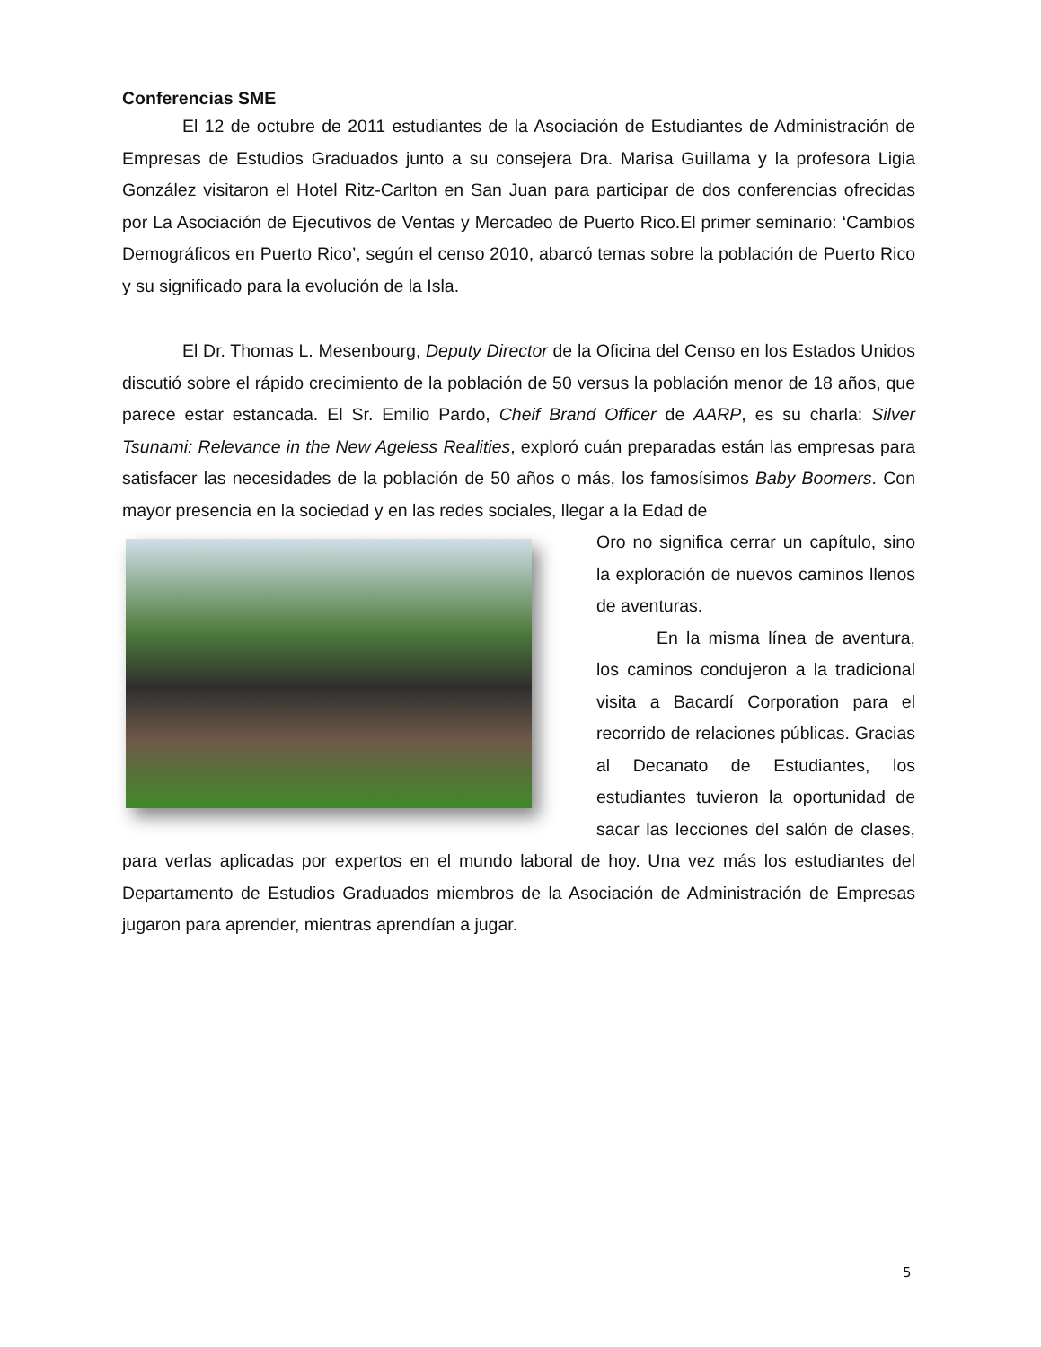Conferencias SME
El 12 de octubre de 2011 estudiantes de la Asociación de Estudiantes de Administración de Empresas de Estudios Graduados junto a su consejera Dra. Marisa Guillama y la profesora Ligia González visitaron el Hotel Ritz-Carlton en San Juan para participar de dos conferencias ofrecidas por La Asociación de Ejecutivos de Ventas y Mercadeo de Puerto Rico.El primer seminario: ‘Cambios Demográficos en Puerto Rico’, según el censo 2010, abarcó temas sobre la población de Puerto Rico y su significado para la evolución de la Isla.
El Dr. Thomas L. Mesenbourg, Deputy Director de la Oficina del Censo en los Estados Unidos discutió sobre el rápido crecimiento de la población de 50 versus la población menor de 18 años, que parece estar estancada. El Sr. Emilio Pardo, Cheif Brand Officer de AARP, es su charla: Silver Tsunami: Relevance in the New Ageless Realities, exploró cuán preparadas están las empresas para satisfacer las necesidades de la población de 50 años o más, los famosísimos Baby Boomers. Con mayor presencia en la sociedad y en las redes sociales, llegar a la Edad de
Oro no significa cerrar un capítulo, sino la exploración de nuevos caminos llenos de aventuras.
En la misma línea de aventura, los caminos condujeron a la tradicional visita a Bacardí Corporation para el recorrido de relaciones públicas. Gracias al Decanato de Estudiantes, los estudiantes tuvieron la oportunidad de sacar las lecciones del salón de clases, para verlas aplicadas por expertos en el mundo laboral de hoy. Una vez más los estudiantes del Departamento de Estudios Graduados miembros de la Asociación de Administración de Empresas jugaron para aprender, mientras aprendían a jugar.
5